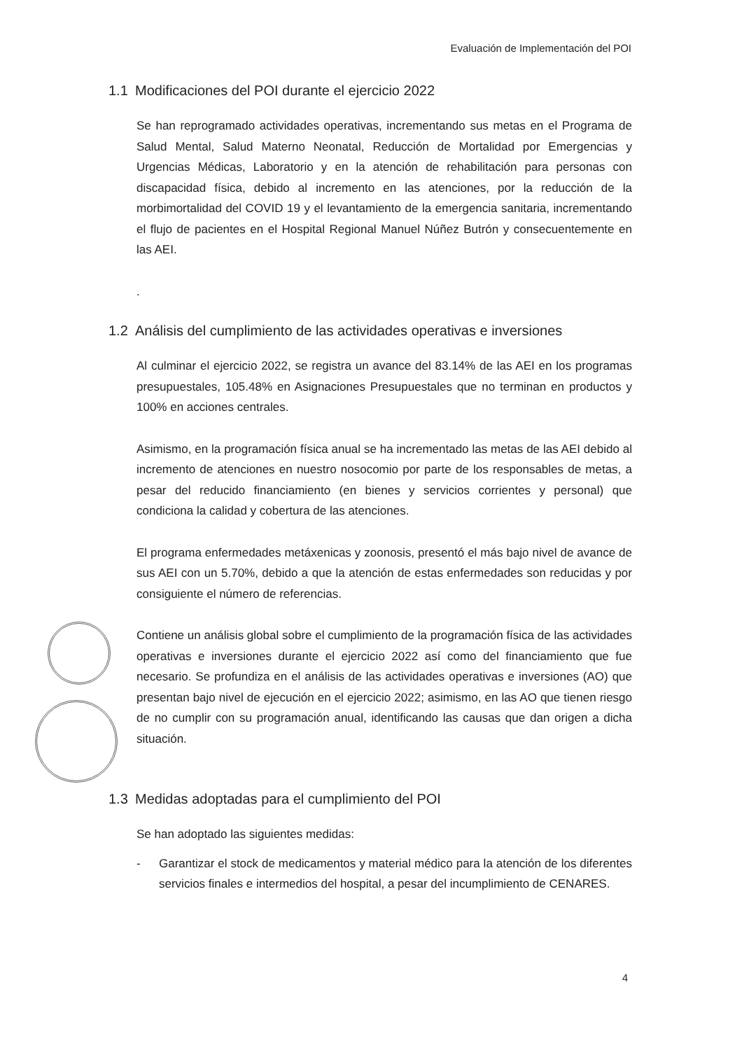Evaluación de Implementación del POI
1.1 Modificaciones del POI durante el ejercicio 2022
Se han reprogramado actividades operativas, incrementando sus metas en el Programa de Salud Mental, Salud Materno Neonatal, Reducción de Mortalidad por Emergencias y Urgencias Médicas, Laboratorio y en la atención de rehabilitación para personas con discapacidad física, debido al incremento en las atenciones, por la reducción de la morbimortalidad del COVID 19 y el levantamiento de la emergencia sanitaria, incrementando el flujo de pacientes en el Hospital Regional Manuel Núñez Butrón y consecuentemente en las AEI.
.
1.2 Análisis del cumplimiento de las actividades operativas e inversiones
Al culminar el ejercicio 2022, se registra un avance del 83.14% de las AEI en los programas presupuestales, 105.48% en Asignaciones Presupuestales que no terminan en productos y 100% en acciones centrales.
Asimismo, en la programación física anual se ha incrementado las metas de las AEI debido al incremento de atenciones en nuestro nosocomio por parte de los responsables de metas, a pesar del reducido financiamiento (en bienes y servicios corrientes y personal) que condiciona la calidad y cobertura de las atenciones.
El programa enfermedades metáxenicas y zoonosis, presentó el más bajo nivel de avance de sus AEI con un 5.70%, debido a que la atención de estas enfermedades son reducidas y por consiguiente el número de referencias.
Contiene un análisis global sobre el cumplimiento de la programación física de las actividades operativas e inversiones durante el ejercicio 2022 así como del financiamiento que fue necesario. Se profundiza en el análisis de las actividades operativas e inversiones (AO) que presentan bajo nivel de ejecución en el ejercicio 2022; asimismo, en las AO que tienen riesgo de no cumplir con su programación anual, identificando las causas que dan origen a dicha situación.
1.3 Medidas adoptadas para el cumplimiento del POI
Se han adoptado las siguientes medidas:
- Garantizar el stock de medicamentos y material médico para la atención de los diferentes servicios finales e intermedios del hospital, a pesar del incumplimiento de CENARES.
4